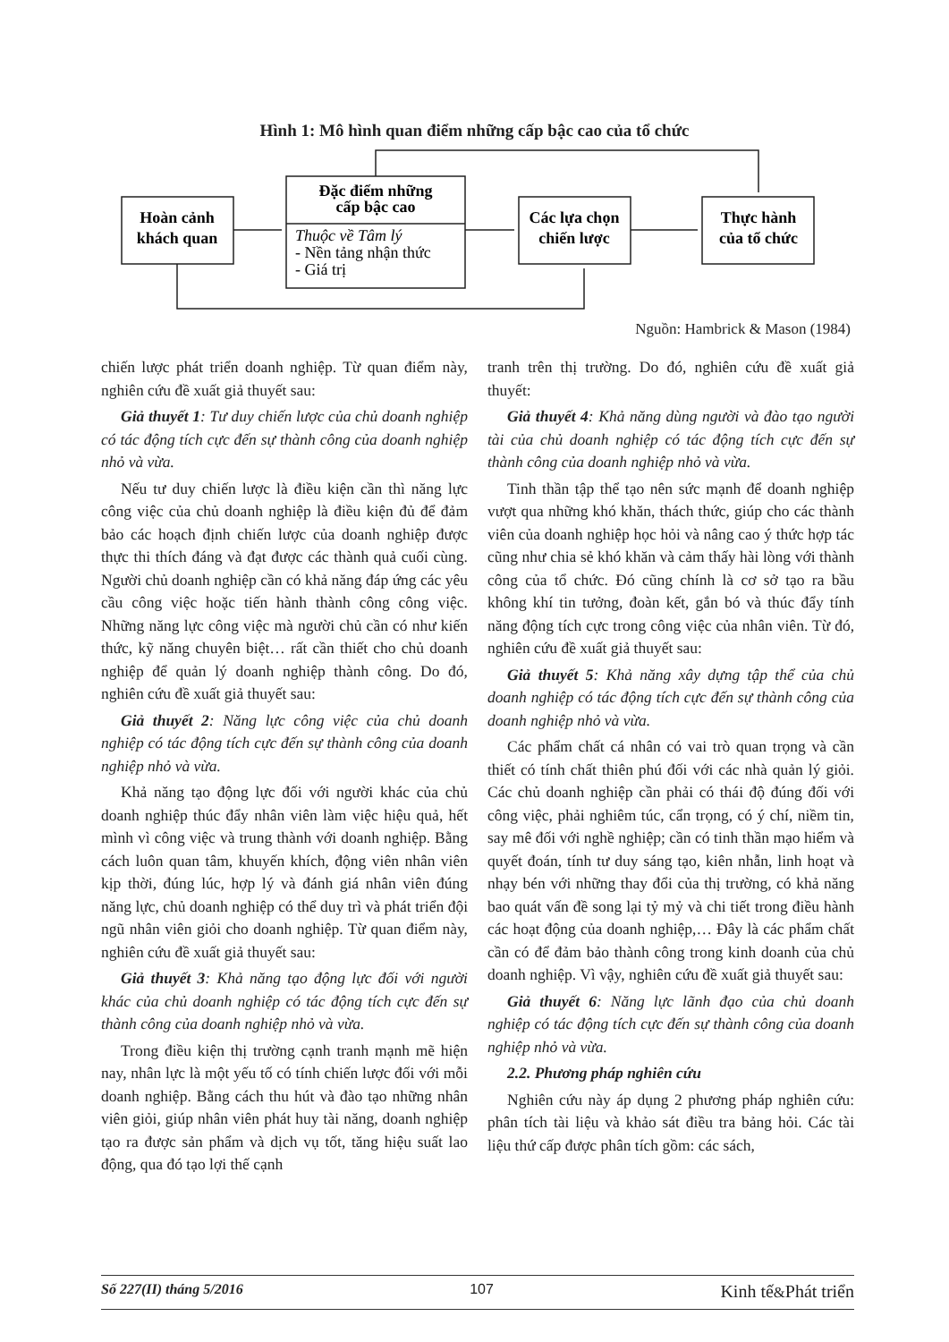Hình 1: Mô hình quan điểm những cấp bậc cao của tổ chức
Hoàn cảnh
khách quan
Đặc điểm những
cấp bậc cao
Các lựa chọn
chiến lược
Thực hành
của tổ chức
Thuộc về Tâm lý
- Nền tảng nhận thức
- Giá trị
Nguồn: Hambrick & Mason (1984)
chiến lược phát triển doanh nghiệp. Từ quan điểm này, nghiên cứu đề xuất giả thuyết sau:
Giả thuyết 1: Tư duy chiến lược của chủ doanh nghiệp có tác động tích cực đến sự thành công của doanh nghiệp nhỏ và vừa.
Nếu tư duy chiến lược là điều kiện cần thì năng lực công việc của chủ doanh nghiệp là điều kiện đủ để đảm bảo các hoạch định chiến lược của doanh nghiệp được thực thi thích đáng và đạt được các thành quả cuối cùng. Người chủ doanh nghiệp cần có khả năng đáp ứng các yêu cầu công việc hoặc tiến hành thành công công việc. Những năng lực công việc mà người chủ cần có như kiến thức, kỹ năng chuyên biệt… rất cần thiết cho chủ doanh nghiệp để quản lý doanh nghiệp thành công. Do đó, nghiên cứu đề xuất giả thuyết sau:
Giả thuyết 2: Năng lực công việc của chủ doanh nghiệp có tác động tích cực đến sự thành công của doanh nghiệp nhỏ và vừa.
Khả năng tạo động lực đối với người khác của chủ doanh nghiệp thúc đẩy nhân viên làm việc hiệu quả, hết mình vì công việc và trung thành với doanh nghiệp. Bằng cách luôn quan tâm, khuyến khích, động viên nhân viên kịp thời, đúng lúc, hợp lý và đánh giá nhân viên đúng năng lực, chủ doanh nghiệp có thể duy trì và phát triển đội ngũ nhân viên giỏi cho doanh nghiệp. Từ quan điểm này, nghiên cứu đề xuất giả thuyết sau:
Giả thuyết 3: Khả năng tạo động lực đối với người khác của chủ doanh nghiệp có tác động tích cực đến sự thành công của doanh nghiệp nhỏ và vừa.
Trong điều kiện thị trường cạnh tranh mạnh mẽ hiện nay, nhân lực là một yếu tố có tính chiến lược đối với mỗi doanh nghiệp. Bằng cách thu hút và đào tạo những nhân viên giỏi, giúp nhân viên phát huy tài năng, doanh nghiệp tạo ra được sản phẩm và dịch vụ tốt, tăng hiệu suất lao động, qua đó tạo lợi thế cạnh
tranh trên thị trường. Do đó, nghiên cứu đề xuất giả thuyết:
Giả thuyết 4: Khả năng dùng người và đào tạo người tài của chủ doanh nghiệp có tác động tích cực đến sự thành công của doanh nghiệp nhỏ và vừa.
Tinh thần tập thể tạo nên sức mạnh để doanh nghiệp vượt qua những khó khăn, thách thức, giúp cho các thành viên của doanh nghiệp học hỏi và nâng cao ý thức hợp tác cũng như chia sẻ khó khăn và cảm thấy hài lòng với thành công của tổ chức. Đó cũng chính là cơ sở tạo ra bầu không khí tin tưởng, đoàn kết, gắn bó và thúc đẩy tính năng động tích cực trong công việc của nhân viên. Từ đó, nghiên cứu đề xuất giả thuyết sau:
Giả thuyết 5: Khả năng xây dựng tập thể của chủ doanh nghiệp có tác động tích cực đến sự thành công của doanh nghiệp nhỏ và vừa.
Các phẩm chất cá nhân có vai trò quan trọng và cần thiết có tính chất thiên phú đối với các nhà quản lý giỏi. Các chủ doanh nghiệp cần phải có thái độ đúng đối với công việc, phải nghiêm túc, cẩn trọng, có ý chí, niềm tin, say mê đối với nghề nghiệp; cần có tinh thần mạo hiểm và quyết đoán, tính tư duy sáng tạo, kiên nhẫn, linh hoạt và nhạy bén với những thay đổi của thị trường, có khả năng bao quát vấn đề song lại tỷ mỷ và chi tiết trong điều hành các hoạt động của doanh nghiệp,… Đây là các phẩm chất cần có để đảm bảo thành công trong kinh doanh của chủ doanh nghiệp. Vì vậy, nghiên cứu đề xuất giả thuyết sau:
Giả thuyết 6: Năng lực lãnh đạo của chủ doanh nghiệp có tác động tích cực đến sự thành công của doanh nghiệp nhỏ và vừa.
2.2. Phương pháp nghiên cứu
Nghiên cứu này áp dụng 2 phương pháp nghiên cứu: phân tích tài liệu và khảo sát điều tra bảng hỏi. Các tài liệu thứ cấp được phân tích gồm: các sách,
Số 227(II) tháng 5/2016 107 Kinh tế&Phát triển